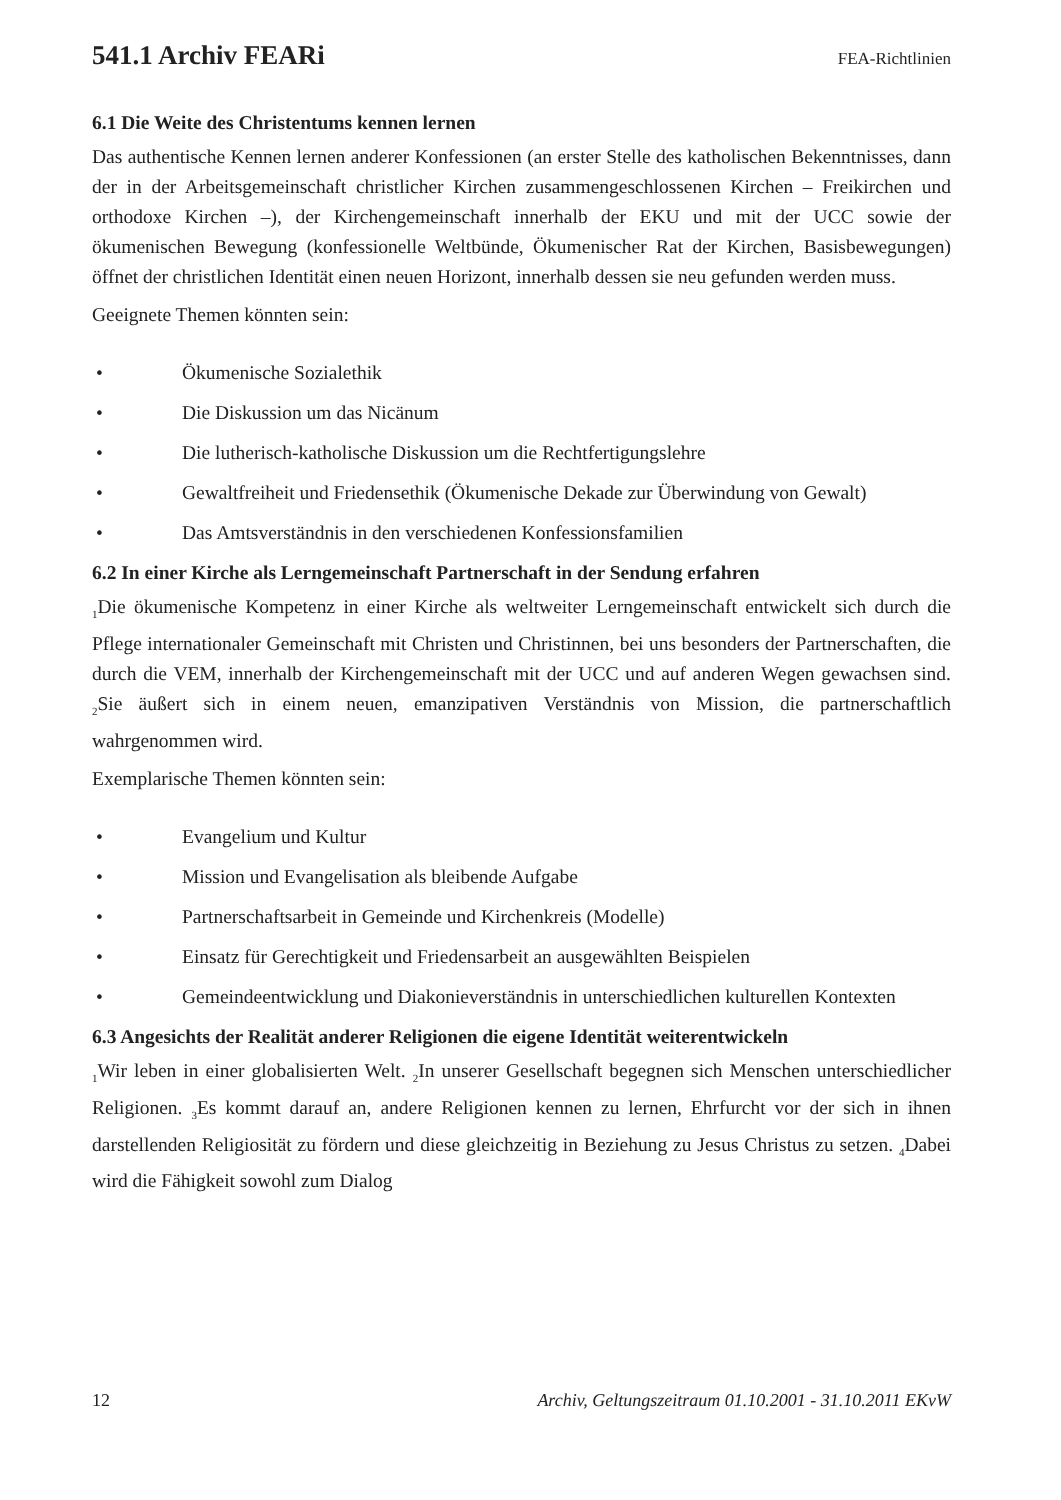541.1 Archiv FEARi
FEA-Richtlinien
6.1 Die Weite des Christentums kennen lernen
Das authentische Kennen lernen anderer Konfessionen (an erster Stelle des katholischen Bekenntnisses, dann der in der Arbeitsgemeinschaft christlicher Kirchen zusammengeschlossenen Kirchen – Freikirchen und orthodoxe Kirchen –), der Kirchengemeinschaft innerhalb der EKU und mit der UCC sowie der ökumenischen Bewegung (konfessionelle Weltbünde, Ökumenischer Rat der Kirchen, Basisbewegungen) öffnet der christlichen Identität einen neuen Horizont, innerhalb dessen sie neu gefunden werden muss.
Geeignete Themen könnten sein:
• Ökumenische Sozialethik
• Die Diskussion um das Nicänum
• Die lutherisch-katholische Diskussion um die Rechtfertigungslehre
• Gewaltfreiheit und Friedensethik (Ökumenische Dekade zur Überwindung von Gewalt)
• Das Amtsverständnis in den verschiedenen Konfessionsfamilien
6.2 In einer Kirche als Lerngemeinschaft Partnerschaft in der Sendung erfahren
<sub>1</sub>Die ökumenische Kompetenz in einer Kirche als weltweiter Lerngemeinschaft entwickelt sich durch die Pflege internationaler Gemeinschaft mit Christen und Christinnen, bei uns besonders der Partnerschaften, die durch die VEM, innerhalb der Kirchengemeinschaft mit der UCC und auf anderen Wegen gewachsen sind. <sub>2</sub>Sie äußert sich in einem neuen, emanzipativen Verständnis von Mission, die partnerschaftlich wahrgenommen wird.
Exemplarische Themen könnten sein:
• Evangelium und Kultur
• Mission und Evangelisation als bleibende Aufgabe
• Partnerschaftsarbeit in Gemeinde und Kirchenkreis (Modelle)
• Einsatz für Gerechtigkeit und Friedensarbeit an ausgewählten Beispielen
• Gemeindeentwicklung und Diakonieverständnis in unterschiedlichen kulturellen Kontexten
6.3 Angesichts der Realität anderer Religionen die eigene Identität weiterentwickeln
<sub>1</sub>Wir leben in einer globalisierten Welt. <sub>2</sub>In unserer Gesellschaft begegnen sich Menschen unterschiedlicher Religionen. <sub>3</sub>Es kommt darauf an, andere Religionen kennen zu lernen, Ehrfurcht vor der sich in ihnen darstellenden Religiosität zu fördern und diese gleichzeitig in Beziehung zu Jesus Christus zu setzen. <sub>4</sub>Dabei wird die Fähigkeit sowohl zum Dialog
12 Archiv, Geltungszeitraum 01.10.2001 - 31.10.2011 EKvW